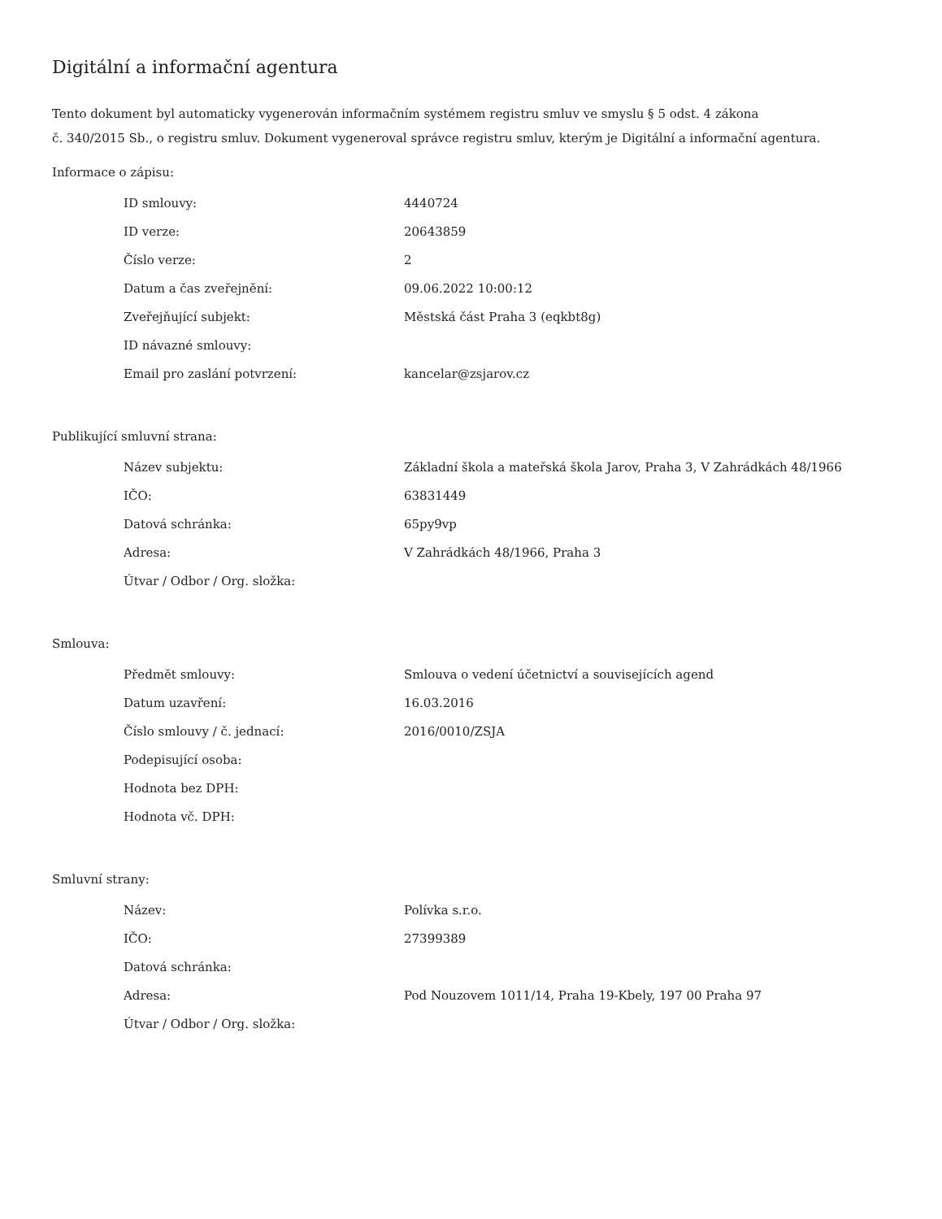Digitální a informační agentura
Tento dokument byl automaticky vygenerován informačním systémem registru smluv ve smyslu § 5 odst. 4 zákona
č. 340/2015 Sb., o registru smluv. Dokument vygeneroval správce registru smluv, kterým je Digitální a informační agentura.
Informace o zápisu:
| ID smlouvy: | 4440724 |
| ID verze: | 20643859 |
| Číslo verze: | 2 |
| Datum a čas zveřejnění: | 09.06.2022 10:00:12 |
| Zveřejňující subjekt: | Městská část Praha 3 (eqkbt8g) |
| ID návazné smlouvy: | |
| Email pro zaslání potvrzení: | kancelar@zsjarov.cz |
Publikující smluvní strana:
| Název subjektu: | Základní škola a mateřská škola Jarov, Praha 3, V Zahrádkách 48/1966 |
| IČO: | 63831449 |
| Datová schránka: | 65py9vp |
| Adresa: | V Zahrádkách 48/1966, Praha 3 |
| Útvar / Odbor / Org. složka: | |
Smlouva:
| Předmět smlouvy: | Smlouva o vedení účetnictví a souvisejících agend |
| Datum uzavření: | 16.03.2016 |
| Číslo smlouvy / č. jednací: | 2016/0010/ZSJA |
| Podepisující osoba: | |
| Hodnota bez DPH: | |
| Hodnota vč. DPH: | |
Smluvní strany:
| Název: | Polívka s.r.o. |
| IČO: | 27399389 |
| Datová schránka: | |
| Adresa: | Pod Nouzovem 1011/14, Praha 19-Kbely, 197 00 Praha 97 |
| Útvar / Odbor / Org. složka: | |